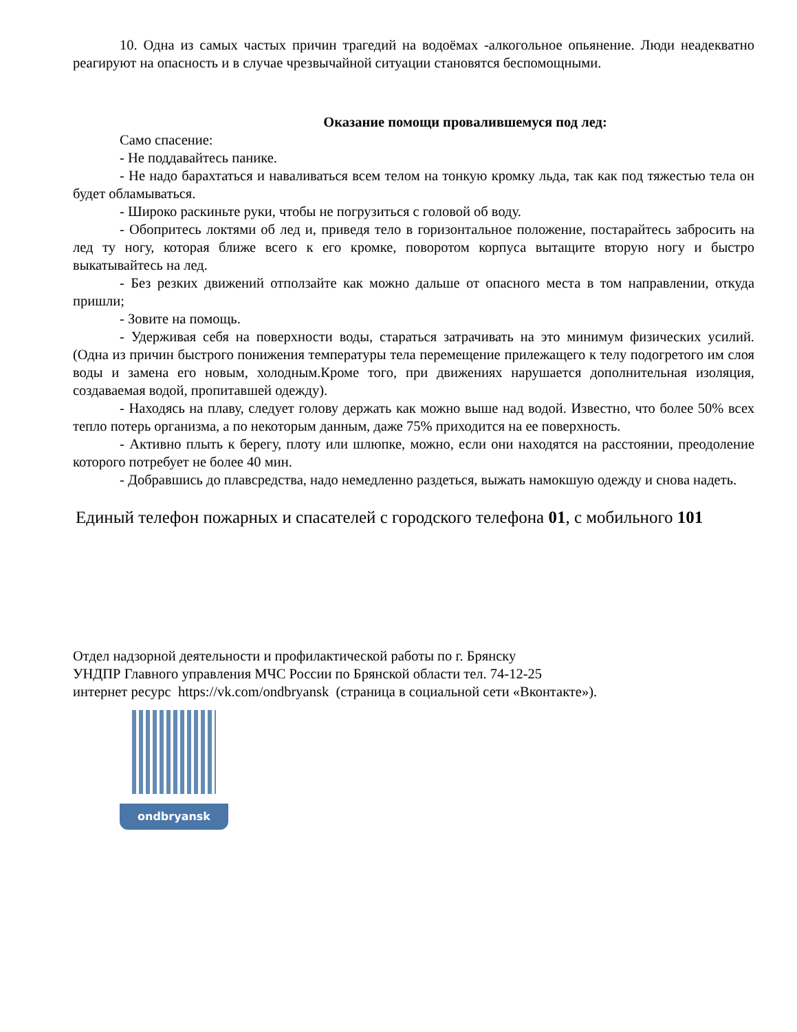10. Одна из самых частых причин трагедий на водоёмах -алкогольное опьянение. Люди неадекватно реагируют на опасность и в случае чрезвычайной ситуации становятся беспомощными.
Оказание помощи провалившемуся под лед:
Само спасение:
- Не поддавайтесь панике.
- Не надо барахтаться и наваливаться всем телом на тонкую кромку льда, так как под тяжестью тела он будет обламываться.
- Широко раскиньте руки, чтобы не погрузиться с головой об воду.
- Обопритесь локтями об лед и, приведя тело в горизонтальное положение, постарайтесь забросить на лед ту ногу, которая ближе всего к его кромке, поворотом корпуса вытащите вторую ногу и быстро выкатывайтесь на лед.
- Без резких движений отползайте как можно дальше от опасного места в том направлении, откуда пришли;
- Зовите на помощь.
- Удерживая себя на поверхности воды, стараться затрачивать на это минимум физических усилий. (Одна из причин быстрого понижения температуры тела перемещение прилежащего к телу подогретого им слоя воды и замена его новым, холодным.Кроме того, при движениях нарушается дополнительная изоляция, создаваемая водой, пропитавшей одежду).
- Находясь на плаву, следует голову держать как можно выше над водой. Известно, что более 50% всех тепло потерь организма, а по некоторым данным, даже 75% приходится на ее поверхность.
- Активно плыть к берегу, плоту или шлюпке, можно, если они находятся на расстоянии, преодоление которого потребует не более 40 мин.
- Добравшись до плавсредства, надо немедленно раздеться, выжать намокшую одежду и снова надеть.
Единый телефон пожарных и спасателей с городского телефона 01, с мобильного 101
Отдел надзорной деятельности и профилактической работы по г. Брянску
УНДПР Главного управления МЧС России по Брянской области тел. 74-12-25
интернет ресурс https://vk.com/ondbryansk (страница в социальной сети «Вконтакте»).
ondbryansk